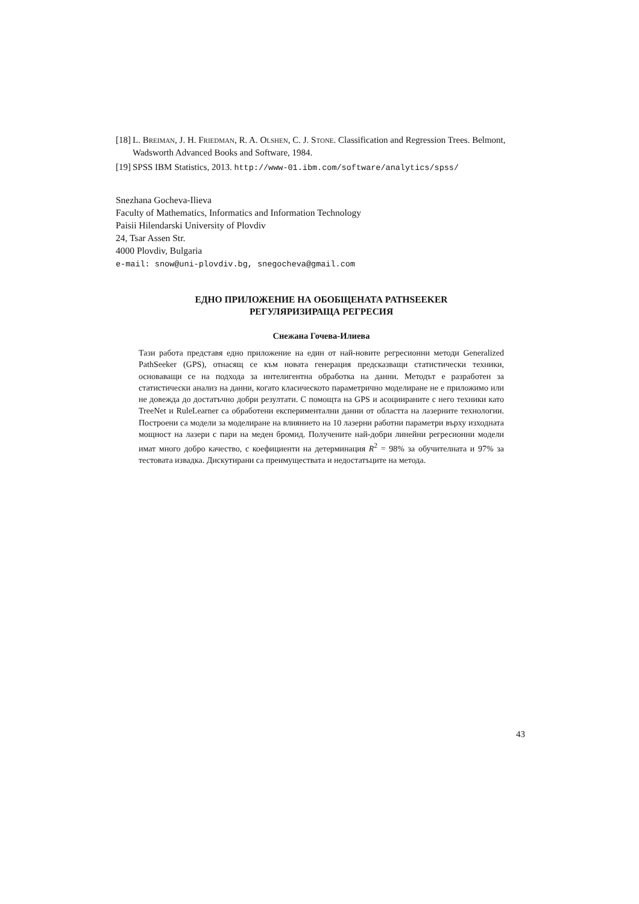[18] L. Breiman, J. H. Friedman, R. A. Olshen, C. J. Stone. Classification and Regression Trees. Belmont, Wadsworth Advanced Books and Software, 1984.
[19] SPSS IBM Statistics, 2013. http://www-01.ibm.com/software/analytics/spss/
Snezhana Gocheva-Ilieva
Faculty of Mathematics, Informatics and Information Technology
Paisii Hilendarski University of Plovdiv
24, Tsar Assen Str.
4000 Plovdiv, Bulgaria
e-mail: snow@uni-plovdiv.bg, snegocheva@gmail.com
ЕДНО ПРИЛОЖЕНИЕ НА ОБОБЩЕНАТА PATHSEEKER
РЕГУЛЯРИЗИРАЩА РЕГРЕСИЯ
Снежана Гочева-Илиева
Тази работа представя едно приложение на един от най-новите регресионни методи Generalized PathSeeker (GPS), отнасящ се към новата генерация предсказващи статистически техники, основаващи се на подхода за интелигентна обработка на данни. Методът е разработен за статистически анализ на данни, когато класическото параметрично моделиране не е приложимо или не довежда до достатъчно добри резултати. С помощта на GPS и асоциираните с него техники като TreeNet и RuleLearner са обработени експериментални данни от областта на лазерните технологии. Построени са модели за моделиране на влиянието на 10 лазерни работни параметри върху изходната мощност на лазери с пари на меден бромид. Получените най-добри линейни регресионни модели имат много добро качество, с коефициенти на детерминация R<sup>2</sup> = 98% за обучителната и 97% за тестовата извадка. Дискутирани са преимуществата и недостатъците на метода.
43